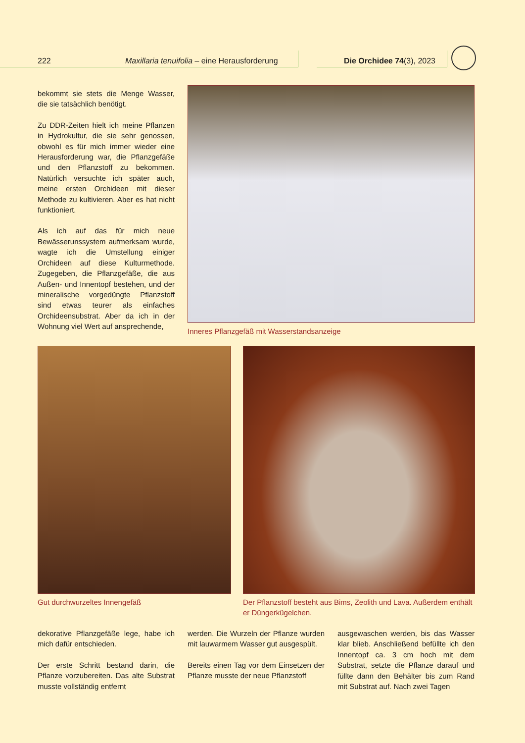222 Maxillaria tenuifolia – eine Herausforderung Die Orchidee 74(3), 2023
bekommt sie stets die Menge Wasser, die sie tatsächlich benötigt.
Zu DDR-Zeiten hielt ich meine Pflanzen in Hydrokultur, die sie sehr genossen, obwohl es für mich immer wieder eine Herausforderung war, die Pflanzgefäße und den Pflanzstoff zu bekommen. Natürlich versuchte ich später auch, meine ersten Orchideen mit dieser Methode zu kultivieren. Aber es hat nicht funktioniert.
Als ich auf das für mich neue Bewässerunssystem aufmerksam wurde, wagte ich die Umstellung einiger Orchideen auf diese Kulturmethode. Zugegeben, die Pflanzgefäße, die aus Außen- und Innentopf bestehen, und der mineralische vorgedüngte Pflanzstoff sind etwas teurer als einfaches Orchideensubstrat. Aber da ich in der Wohnung viel Wert auf ansprechende,
Inneres Pflanzgefäß mit Wasserstandsanzeige
Gut durchwurzeltes Innengefäß
Der Pflanzstoff besteht aus Bims, Zeolith und Lava. Außerdem enthält er Düngerkügelchen.
dekorative Pflanzgefäße lege, habe ich mich dafür entschieden.
Der erste Schritt bestand darin, die Pflanze vorzubereiten. Das alte Substrat musste vollständig entfernt
werden. Die Wurzeln der Pflanze wurden mit lauwarmem Wasser gut ausgespült.
Bereits einen Tag vor dem Einsetzen der Pflanze musste der neue Pflanzstoff
ausgewaschen werden, bis das Wasser klar blieb. Anschließend befüllte ich den Innentopf ca. 3 cm hoch mit dem Substrat, setzte die Pflanze darauf und füllte dann den Behälter bis zum Rand mit Substrat auf. Nach zwei Tagen